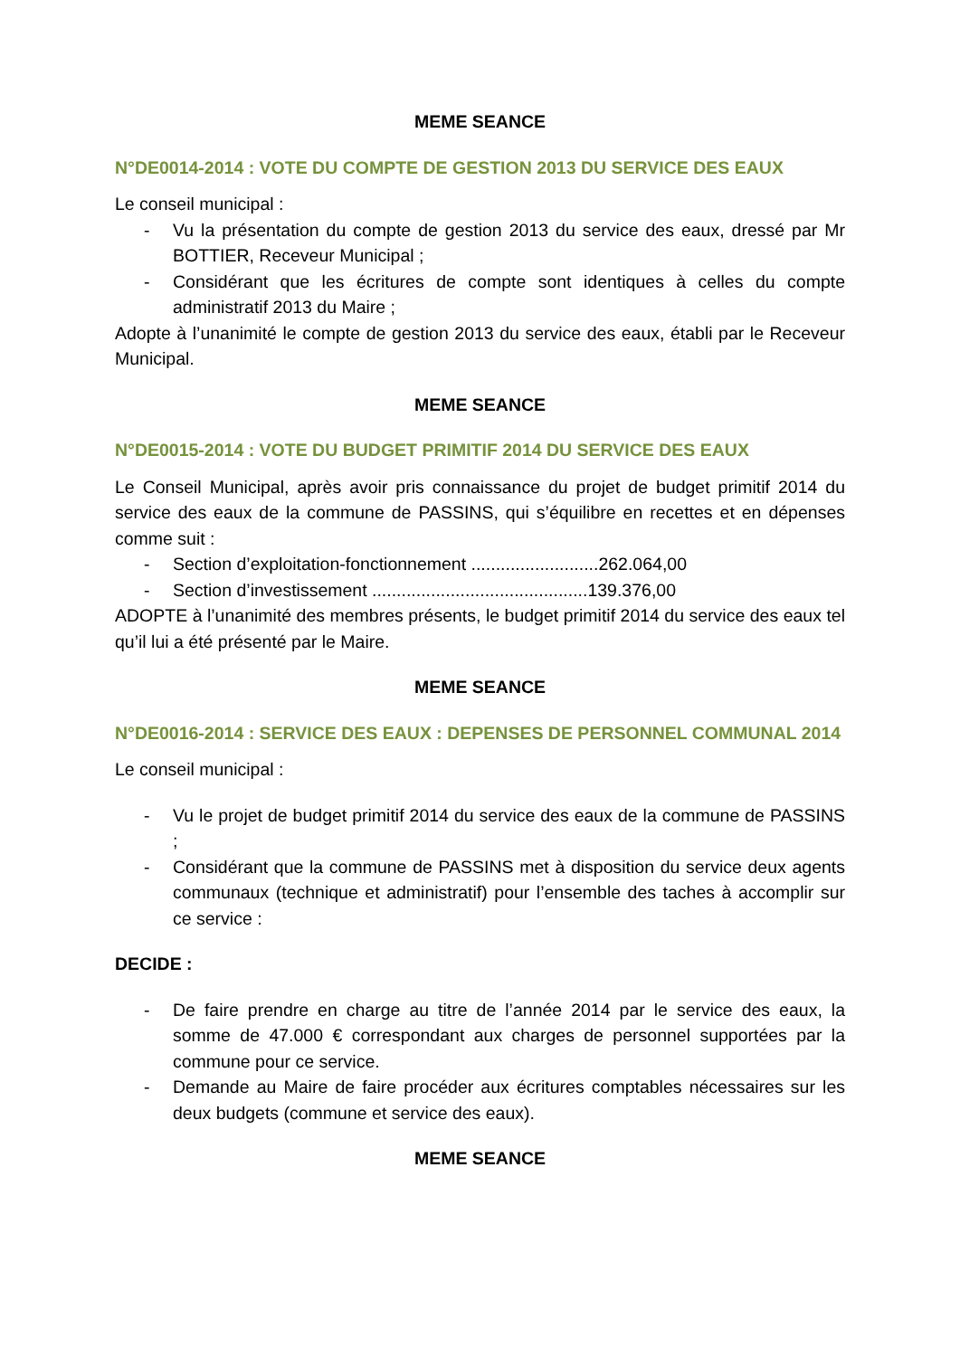MEME SEANCE
N°DE0014-2014 : VOTE DU COMPTE DE GESTION 2013 DU SERVICE DES EAUX
Le conseil municipal :
- Vu la présentation du compte de gestion 2013 du service des eaux, dressé par Mr BOTTIER, Receveur Municipal ;
- Considérant que les écritures de compte sont identiques à celles du compte administratif 2013 du Maire ;
Adopte à l’unanimité le compte de gestion 2013 du service des eaux, établi par le Receveur Municipal.
MEME SEANCE
N°DE0015-2014 : VOTE DU BUDGET PRIMITIF 2014 DU SERVICE DES EAUX
Le Conseil Municipal, après avoir pris connaissance du projet de budget primitif 2014 du service des eaux de la commune de PASSINS, qui s’équilibre en recettes et en dépenses comme suit :
- Section d’exploitation-fonctionnement ..........................262.064,00
- Section d’investissement ............................................139.376,00
ADOPTE à l’unanimité des membres présents, le budget primitif 2014 du service des eaux tel qu’il lui a été présenté par le Maire.
MEME SEANCE
N°DE0016-2014 : SERVICE DES EAUX : DEPENSES DE PERSONNEL COMMUNAL 2014
Le conseil municipal :
- Vu le projet de budget primitif 2014 du service des eaux de la commune de PASSINS ;
- Considérant que la commune de PASSINS met à disposition du service deux agents communaux (technique et administratif) pour l’ensemble des taches à accomplir sur ce service :
DECIDE :
- De faire prendre en charge au titre de l’année 2014 par le service des eaux, la somme de 47.000 € correspondant aux charges de personnel supportées par la commune pour ce service.
- Demande au Maire de faire procéder aux écritures comptables nécessaires sur les deux budgets (commune et service des eaux).
MEME SEANCE